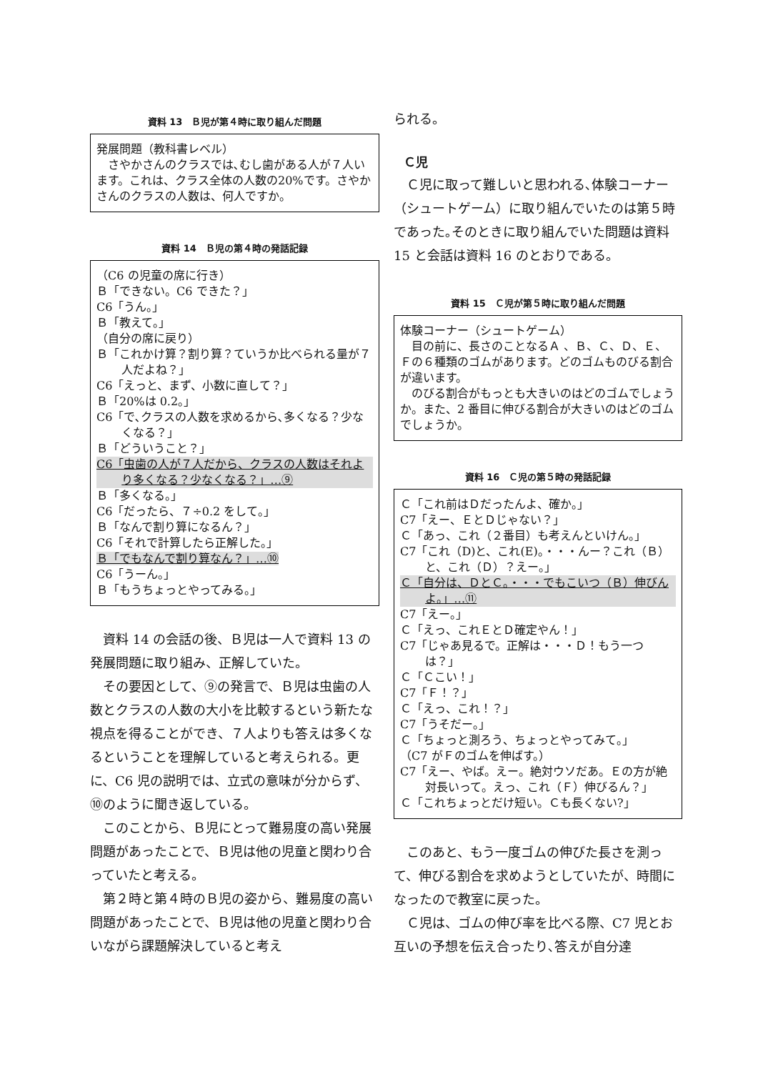資料 13　Ｂ児が第４時に取り組んだ問題
発展問題（教科書レベル）
さやかさんのクラスでは､むし歯がある人が７人います。これは、クラス全体の人数の20%です。さやかさんのクラスの人数は、何人ですか。
資料 14　Ｂ児の第４時の発話記録
（C6 の児童の席に行き）
Ｂ「できない。C6 できた？」
C6「うん。」
Ｂ「教えて。」
（自分の席に戻り）
Ｂ「これかけ算？割り算？ていうか比べられる量が７人だよね？」
C6「えっと、まず、小数に直して？」
Ｂ「20%は 0.2。」
C6「で､クラスの人数を求めるから､多くなる？少なくなる？」
Ｂ「どういうこと？」
C6「虫歯の人が７人だから、クラスの人数はそれより多くなる？少なくなる？」…⑨
Ｂ「多くなる。」
C6「だったら、７÷0.2 をして。」
Ｂ「なんで割り算になるん？」
C6「それで計算したら正解した。」
Ｂ「でもなんで割り算なん？」…⑩
C6「うーん。」
Ｂ「もうちょっとやってみる。」
資料 14 の会話の後、Ｂ児は一人で資料 13 の発展問題に取り組み、正解していた。
その要因として、⑨の発言で、Ｂ児は虫歯の人数とクラスの人数の大小を比較するという新たな視点を得ることができ、７人よりも答えは多くなるということを理解していると考えられる。更に、C6 児の説明では、立式の意味が分からず、⑩のように聞き返している。
このことから、Ｂ児にとって難易度の高い発展問題があったことで、Ｂ児は他の児童と関わり合っていたと考える。
第２時と第４時のＢ児の姿から、難易度の高い問題があったことで、Ｂ児は他の児童と関わり合いながら課題解決していると考え
られる。
Ｃ児
Ｃ児に取って難しいと思われる､体験コーナー（シュートゲーム）に取り組んでいたのは第５時であった｡そのときに取り組んでいた問題は資料 15 と会話は資料 16 のとおりである。
資料 15　Ｃ児が第５時に取り組んだ問題
体験コーナー（シュートゲーム）
目の前に、長さのことなるＡ 、Ｂ、Ｃ、Ｄ、Ｅ、Ｆの６種類のゴムがあります。どのゴムものびる割合が違います。
のびる割合がもっとも大きいのはどのゴムでしょうか。また、2 番目に伸びる割合が大きいのはどのゴムでしょうか。
資料 16　Ｃ児の第５時の発話記録
Ｃ「これ前はＤだったんよ、確か。」
C7「えー、ＥとＤじゃない？」
Ｃ「あっ、これ（２番目）も考えんといけん。」
C7「これ（D)と、これ(E)。・・・んー？これ（Ｂ）と、これ（Ｄ）？えー。」
Ｃ「自分は、ＤとＣ。・・・でもこいつ（Ｂ）伸びんよ。」…⑪
C7「えー。」
Ｃ「えっ、これＥとＤ確定やん！」
C7「じゃあ見るで。正解は・・・Ｄ！もう一つは？」
Ｃ「Ｃこい！」
C7「Ｆ！？」
Ｃ「えっ、これ！？」
C7「うそだー。」
Ｃ「ちょっと測ろう、ちょっとやってみて。」
（C7 がＦのゴムを伸ばす。）
C7「えー、やば。えー。絶対ウソだあ。Ｅの方が絶対長いって。えっ、これ（Ｆ）伸びるん？」
Ｃ「これちょっとだけ短い。Ｃも長くない?」
このあと、もう一度ゴムの伸びた長さを測って、伸びる割合を求めようとしていたが、時間になったので教室に戻った。
Ｃ児は、ゴムの伸び率を比べる際、C7 児とお互いの予想を伝え合ったり､答えが自分達